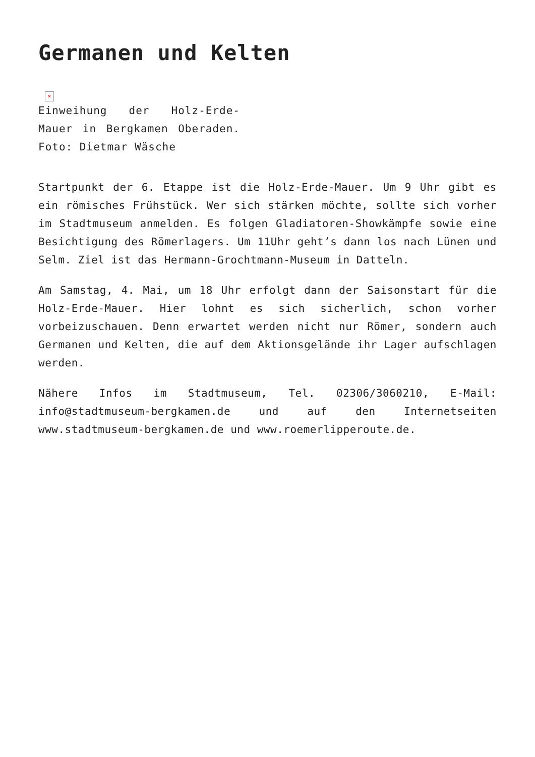Germanen und Kelten
×
Einweihung der Holz-Erde-Mauer in Bergkamen Oberaden. Foto: Dietmar Wäsche
Startpunkt der 6. Etappe ist die Holz-Erde-Mauer. Um 9 Uhr gibt es ein römisches Frühstück. Wer sich stärken möchte, sollte sich vorher im Stadtmuseum anmelden. Es folgen Gladiatoren-Showkämpfe sowie eine Besichtigung des Römerlagers. Um 11Uhr geht’s dann los nach Lünen und Selm. Ziel ist das Hermann-Grochtmann-Museum in Datteln.
Am Samstag, 4. Mai, um 18 Uhr erfolgt dann der Saisonstart für die Holz-Erde-Mauer. Hier lohnt es sich sicherlich, schon vorher vorbeizuschauen. Denn erwartet werden nicht nur Römer, sondern auch Germanen und Kelten, die auf dem Aktionsgelände ihr Lager aufschlagen werden.
Nähere Infos im Stadtmuseum, Tel. 02306/3060210, E-Mail: info@stadtmuseum-bergkamen.de und auf den Internetseiten www.stadtmuseum-bergkamen.de und www.roemerlipperoute.de.